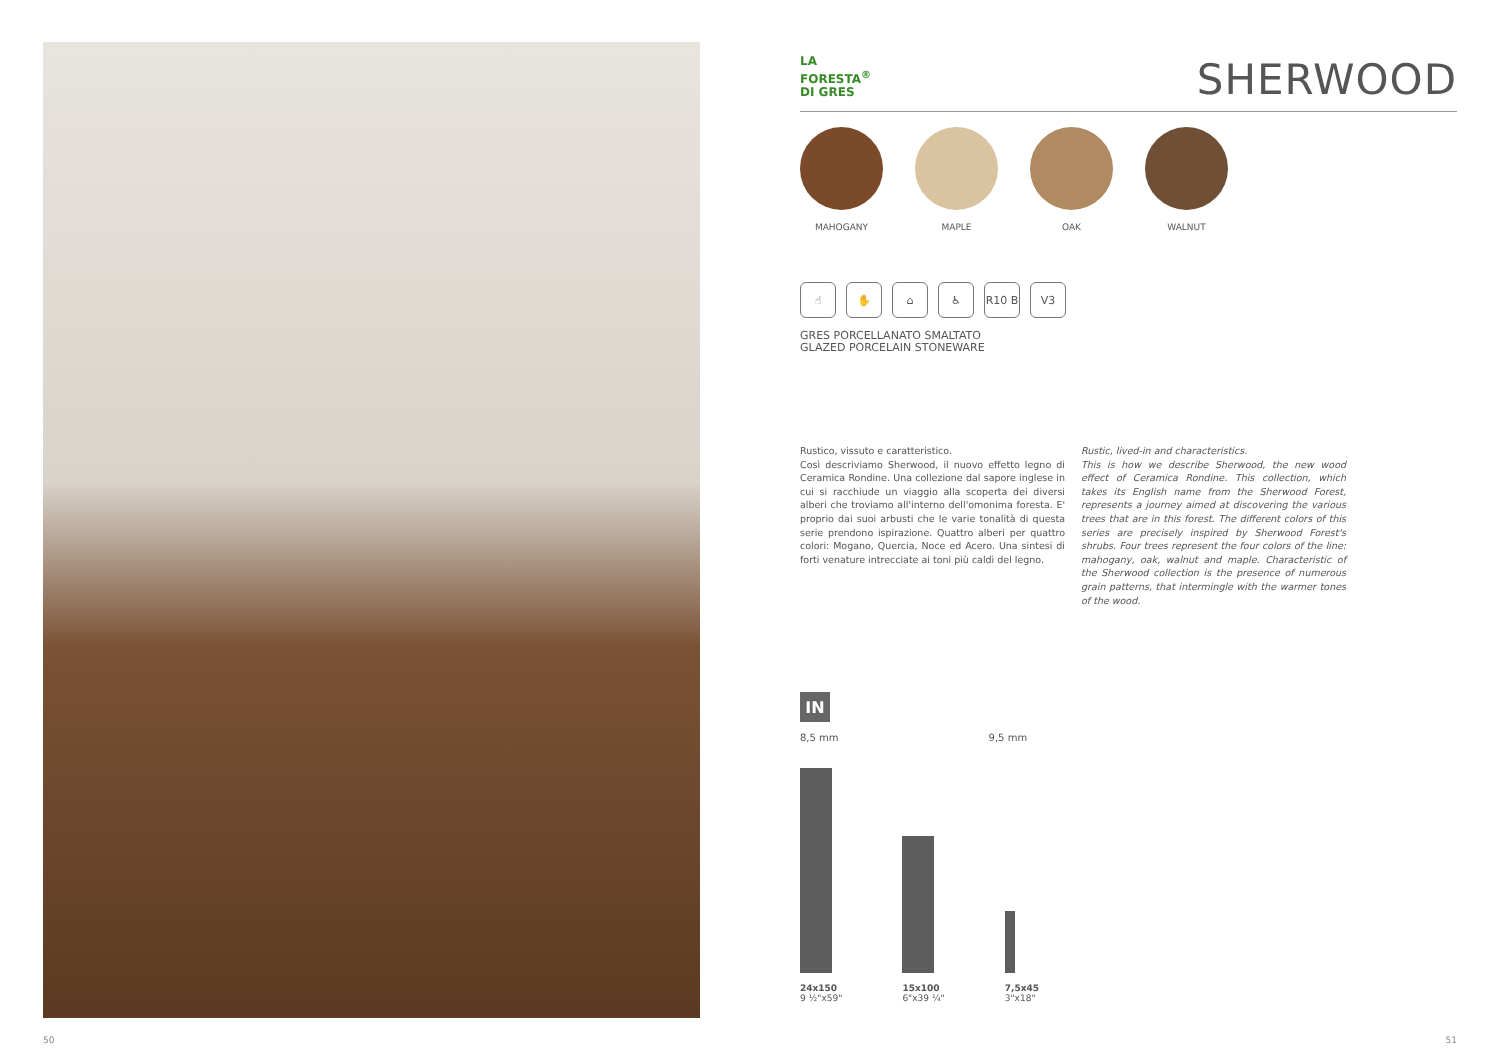LA FORESTA<sup>®</sup>
DI GRES
SHERWOOD
MAHOGANY MAPLE OAK WALNUT
☝ ✋ ⌂ ♿ R10 B V3
GRES PORCELLANATO SMALTATO
GLAZED PORCELAIN STONEWARE
Rustico, vissuto e caratteristico.
Così descriviamo Sherwood, il nuovo effetto legno di Ceramica Rondine. Una collezione dal sapore inglese in cui si racchiude un viaggio alla scoperta dei diversi alberi che troviamo all'interno dell'omonima foresta. E' proprio dai suoi arbusti che le varie tonalità di questa serie prendono ispirazione. Quattro alberi per quattro colori: Mogano, Quercia, Noce ed Acero. Una sintesi di forti venature intrecciate ai toni più caldi del legno.
Rustic, lived-in and characteristics.
This is how we describe Sherwood, the new wood effect of Ceramica Rondine. This collection, which takes its English name from the Sherwood Forest, represents a journey aimed at discovering the various trees that are in this forest. The different colors of this series are precisely inspired by Sherwood Forest's shrubs. Four trees represent the four colors of the line: mahogany, oak, walnut and maple. Characteristic of the Sherwood collection is the presence of numerous grain patterns, that intermingle with the warmer tones of the wood.
IN
8,5 mm 9,5 mm
24x150
9 ½"x59"
15x100
6"x39 ¼"
7,5x45
3"x18"
50 51